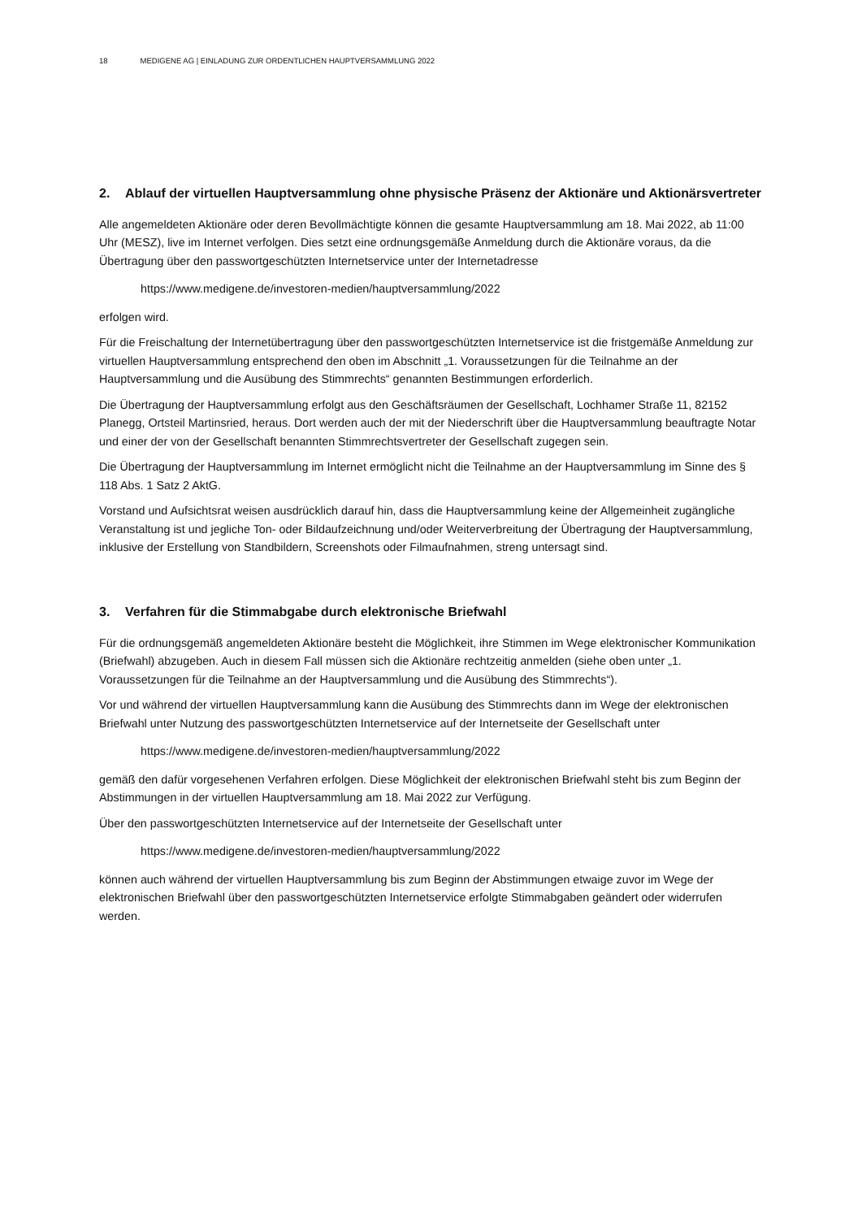18 MEDIGENE AG | EINLADUNG ZUR ORDENTLICHEN HAUPTVERSAMMLUNG 2022
2. Ablauf der virtuellen Hauptversammlung ohne physische Präsenz der Aktionäre und Aktionärsvertreter
Alle angemeldeten Aktionäre oder deren Bevollmächtigte können die gesamte Hauptversammlung am 18. Mai 2022, ab 11:00 Uhr (MESZ), live im Internet verfolgen. Dies setzt eine ordnungsgemäße Anmeldung durch die Aktionäre voraus, da die Übertragung über den passwortgeschützten Internetservice unter der Internetadresse
https://www.medigene.de/investoren-medien/hauptversammlung/2022
erfolgen wird.
Für die Freischaltung der Internetübertragung über den passwortgeschützten Internetservice ist die fristgemäße Anmeldung zur virtuellen Hauptversammlung entsprechend den oben im Abschnitt „1. Voraussetzungen für die Teilnahme an der Hauptversammlung und die Ausübung des Stimmrechts“ genannten Bestimmungen erforderlich.
Die Übertragung der Hauptversammlung erfolgt aus den Geschäftsräumen der Gesellschaft, Lochhamer Straße 11, 82152 Planegg, Ortsteil Martinsried, heraus. Dort werden auch der mit der Niederschrift über die Hauptversammlung beauftragte Notar und einer der von der Gesellschaft benannten Stimmrechtsvertreter der Gesellschaft zugegen sein.
Die Übertragung der Hauptversammlung im Internet ermöglicht nicht die Teilnahme an der Hauptversammlung im Sinne des § 118 Abs. 1 Satz 2 AktG.
Vorstand und Aufsichtsrat weisen ausdrücklich darauf hin, dass die Hauptversammlung keine der Allgemeinheit zugängliche Veranstaltung ist und jegliche Ton- oder Bildaufzeichnung und/oder Weiterverbreitung der Übertragung der Hauptversammlung, inklusive der Erstellung von Standbildern, Screenshots oder Filmaufnahmen, streng untersagt sind.
3. Verfahren für die Stimmabgabe durch elektronische Briefwahl
Für die ordnungsgemäß angemeldeten Aktionäre besteht die Möglichkeit, ihre Stimmen im Wege elektronischer Kommunikation (Briefwahl) abzugeben. Auch in diesem Fall müssen sich die Aktionäre rechtzeitig anmelden (siehe oben unter „1. Voraussetzungen für die Teilnahme an der Hauptversammlung und die Ausübung des Stimmrechts“).
Vor und während der virtuellen Hauptversammlung kann die Ausübung des Stimmrechts dann im Wege der elektronischen Briefwahl unter Nutzung des passwortgeschützten Internetservice auf der Internetseite der Gesellschaft unter
https://www.medigene.de/investoren-medien/hauptversammlung/2022
gemäß den dafür vorgesehenen Verfahren erfolgen. Diese Möglichkeit der elektronischen Briefwahl steht bis zum Beginn der Abstimmungen in der virtuellen Hauptversammlung am 18. Mai 2022 zur Verfügung.
Über den passwortgeschützten Internetservice auf der Internetseite der Gesellschaft unter
https://www.medigene.de/investoren-medien/hauptversammlung/2022
können auch während der virtuellen Hauptversammlung bis zum Beginn der Abstimmungen etwaige zuvor im Wege der elektronischen Briefwahl über den passwortgeschützten Internetservice erfolgte Stimmabgaben geändert oder widerrufen werden.